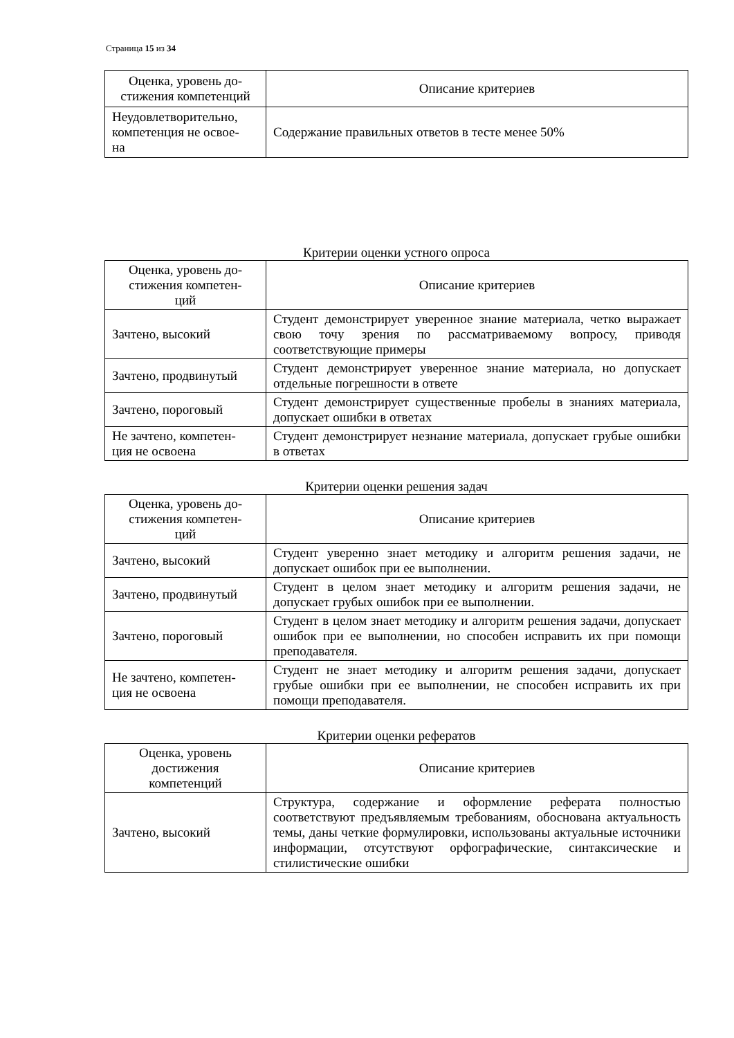Страница 15 из 34
| Оценка, уровень до- стижения компетенций | Описание критериев |
| --- | --- |
| Неудовлетворительно, компетенция не освое- на | Содержание правильных ответов в тесте менее 50% |
Критерии оценки устного опроса
| Оценка, уровень до- стижения компетен- ций | Описание критериев |
| --- | --- |
| Зачтено, высокий | Студент демонстрирует уверенное знание материала, четко выражает свою точу зрения по рассматриваемому вопросу, приводя соответствующие примеры |
| Зачтено, продвинутый | Студент демонстрирует уверенное знание материала, но допускает отдельные погрешности в ответе |
| Зачтено, пороговый | Студент демонстрирует существенные пробелы в знаниях материала, допускает ошибки в ответах |
| Не зачтено, компетен- ция не освоена | Студент демонстрирует незнание материала, допускает грубые ошибки в ответах |
Критерии оценки решения задач
| Оценка, уровень до- стижения компетен- ций | Описание критериев |
| --- | --- |
| Зачтено, высокий | Студент уверенно знает методику и алгоритм решения задачи, не допускает ошибок при ее выполнении. |
| Зачтено, продвинутый | Студент в целом знает методику и алгоритм решения задачи, не допускает грубых ошибок при ее выполнении. |
| Зачтено, пороговый | Студент в целом знает методику и алгоритм решения задачи, допускает ошибок при ее выполнении, но способен исправить их при помощи преподавателя. |
| Не зачтено, компетен- ция не освоена | Студент не знает методику и алгоритм решения задачи, допускает грубые ошибки при ее выполнении, не способен исправить их при помощи преподавателя. |
Критерии оценки рефератов
| Оценка, уровень достижения компетенций | Описание критериев |
| --- | --- |
| Зачтено, высокий | Структура, содержание и оформление реферата полностью соответствуют предъявляемым требованиям, обоснована актуальность темы, даны четкие формулировки, использованы актуальные источники информации, отсутствуют орфографические, синтаксические и стилистические ошибки |